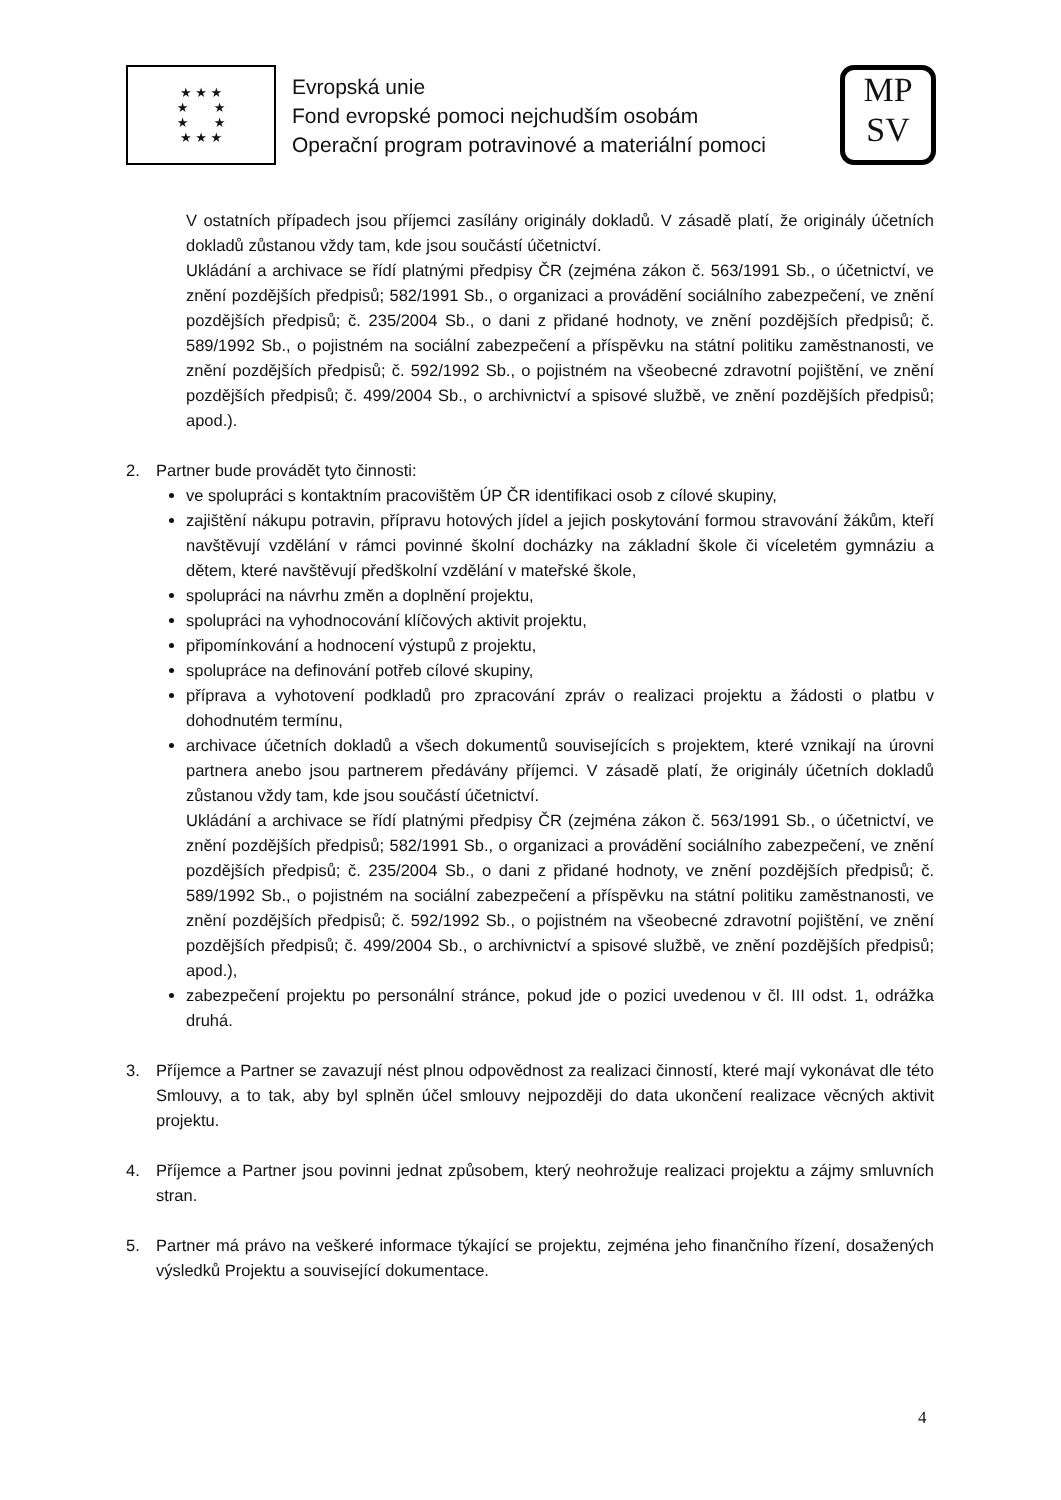★ ★ ★
★ ★
★ ★
★ ★ ★
Evropská unie
Fond evropské pomoci nejchudším osobám
Operační program potravinové a materiální pomoci
MP
SV
V ostatních případech jsou příjemci zasílány originály dokladů. V zásadě platí, že originály účetních dokladů zůstanou vždy tam, kde jsou součástí účetnictví.
Ukládání a archivace se řídí platnými předpisy ČR (zejména zákon č. 563/1991 Sb., o účetnictví, ve znění pozdějších předpisů; 582/1991 Sb., o organizaci a provádění sociálního zabezpečení, ve znění pozdějších předpisů; č. 235/2004 Sb., o dani z přidané hodnoty, ve znění pozdějších předpisů; č. 589/1992 Sb., o pojistném na sociální zabezpečení a příspěvku na státní politiku zaměstnanosti, ve znění pozdějších předpisů; č. 592/1992 Sb., o pojistném na všeobecné zdravotní pojištění, ve znění pozdějších předpisů; č. 499/2004 Sb., o archivnictví a spisové službě, ve znění pozdějších předpisů; apod.).
2. Partner bude provádět tyto činnosti:
ve spolupráci s kontaktním pracovištěm ÚP ČR identifikaci osob z cílové skupiny,
zajištění nákupu potravin, přípravu hotových jídel a jejich poskytování formou stravování žákům, kteří navštěvují vzdělání v rámci povinné školní docházky na základní škole či víceletém gymnáziu a dětem, které navštěvují předškolní vzdělání v mateřské škole,
spolupráci na návrhu změn a doplnění projektu,
spolupráci na vyhodnocování klíčových aktivit projektu,
připomínkování a hodnocení výstupů z projektu,
spolupráce na definování potřeb cílové skupiny,
příprava a vyhotovení podkladů pro zpracování zpráv o realizaci projektu a žádosti o platbu v dohodnutém termínu,
archivace účetních dokladů a všech dokumentů souvisejících s projektem, které vznikají na úrovni partnera anebo jsou partnerem předávány příjemci. V zásadě platí, že originály účetních dokladů zůstanou vždy tam, kde jsou součástí účetnictví.
Ukládání a archivace se řídí platnými předpisy ČR (zejména zákon č. 563/1991 Sb., o účetnictví, ve znění pozdějších předpisů; 582/1991 Sb., o organizaci a provádění sociálního zabezpečení, ve znění pozdějších předpisů; č. 235/2004 Sb., o dani z přidané hodnoty, ve znění pozdějších předpisů; č. 589/1992 Sb., o pojistném na sociální zabezpečení a příspěvku na státní politiku zaměstnanosti, ve znění pozdějších předpisů; č. 592/1992 Sb., o pojistném na všeobecné zdravotní pojištění, ve znění pozdějších předpisů; č. 499/2004 Sb., o archivnictví a spisové službě, ve znění pozdějších předpisů; apod.),
zabezpečení projektu po personální stránce, pokud jde o pozici uvedenou v čl. III odst. 1, odrážka druhá.
3. Příjemce a Partner se zavazují nést plnou odpovědnost za realizaci činností, které mají vykonávat dle této Smlouvy, a to tak, aby byl splněn účel smlouvy nejpozději do data ukončení realizace věcných aktivit projektu.
4. Příjemce a Partner jsou povinni jednat způsobem, který neohrožuje realizaci projektu a zájmy smluvních stran.
5. Partner má právo na veškeré informace týkající se projektu, zejména jeho finančního řízení, dosažených výsledků Projektu a související dokumentace.
4